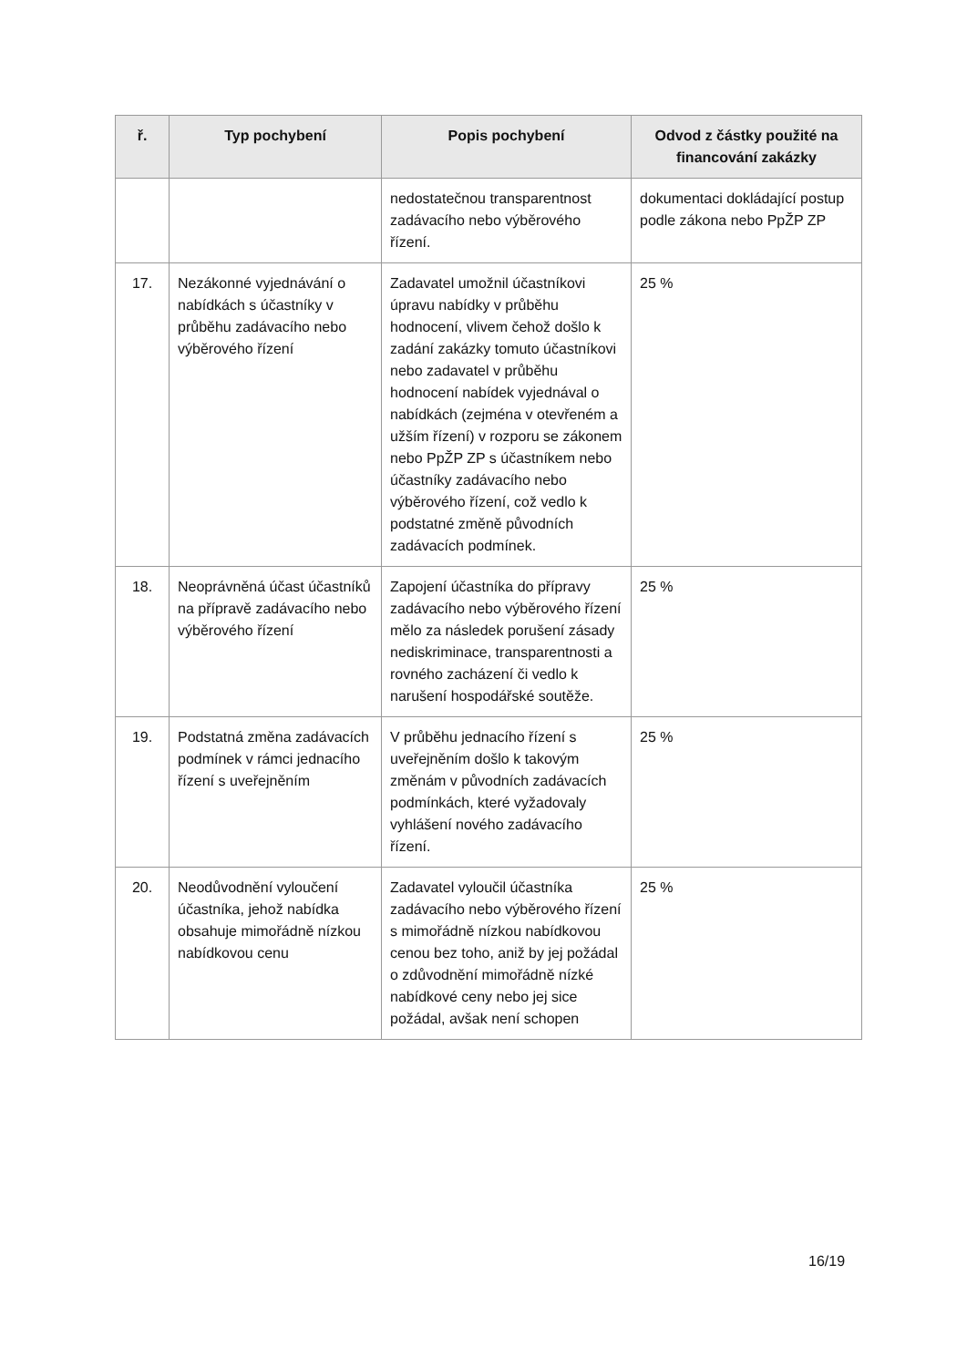| ř. | Typ pochybení | Popis pochybení | Odvod z částky použité na financování zakázky |
| --- | --- | --- | --- |
| | | nedostatečnou transparentnost zadávacího nebo výběrového řízení. | dokumentaci dokládající postup podle zákona nebo PpŽP ZP |
| 17. | Nezákonné vyjednávání o nabídkách s účastníky v průběhu zadávacího nebo výběrového řízení | Zadavatel umožnil účastníkovi úpravu nabídky v průběhu hodnocení, vlivem čehož došlo k zadání zakázky tomuto účastníkovi nebo zadavatel v průběhu hodnocení nabídek vyjednával o nabídkách (zejména v otevřeném a užším řízení) v rozporu se zákonem nebo PpŽP ZP s účastníkem nebo účastníky zadávacího nebo výběrového řízení, což vedlo k podstatné změně původních zadávacích podmínek. | 25 % |
| 18. | Neoprávněná účast účastníků na přípravě zadávacího nebo výběrového řízení | Zapojení účastníka do přípravy zadávacího nebo výběrového řízení mělo za následek porušení zásady nediskriminace, transparentnosti a rovného zacházení či vedlo k narušení hospodářské soutěže. | 25 % |
| 19. | Podstatná změna zadávacích podmínek v rámci jednacího řízení s uveřejněním | V průběhu jednacího řízení s uveřejněním došlo k takovým změnám v původních zadávacích podmínkách, které vyžadovaly vyhlášení nového zadávacího řízení. | 25 % |
| 20. | Neodůvodnění vyloučení účastníka, jehož nabídka obsahuje mimořádně nízkou nabídkovou cenu | Zadavatel vyloučil účastníka zadávacího nebo výběrového řízení s mimořádně nízkou nabídkovou cenou bez toho, aniž by jej požádal o zdůvodnění mimořádně nízké nabídkové ceny nebo jej sice požádal, avšak není schopen | 25 % |
16/19